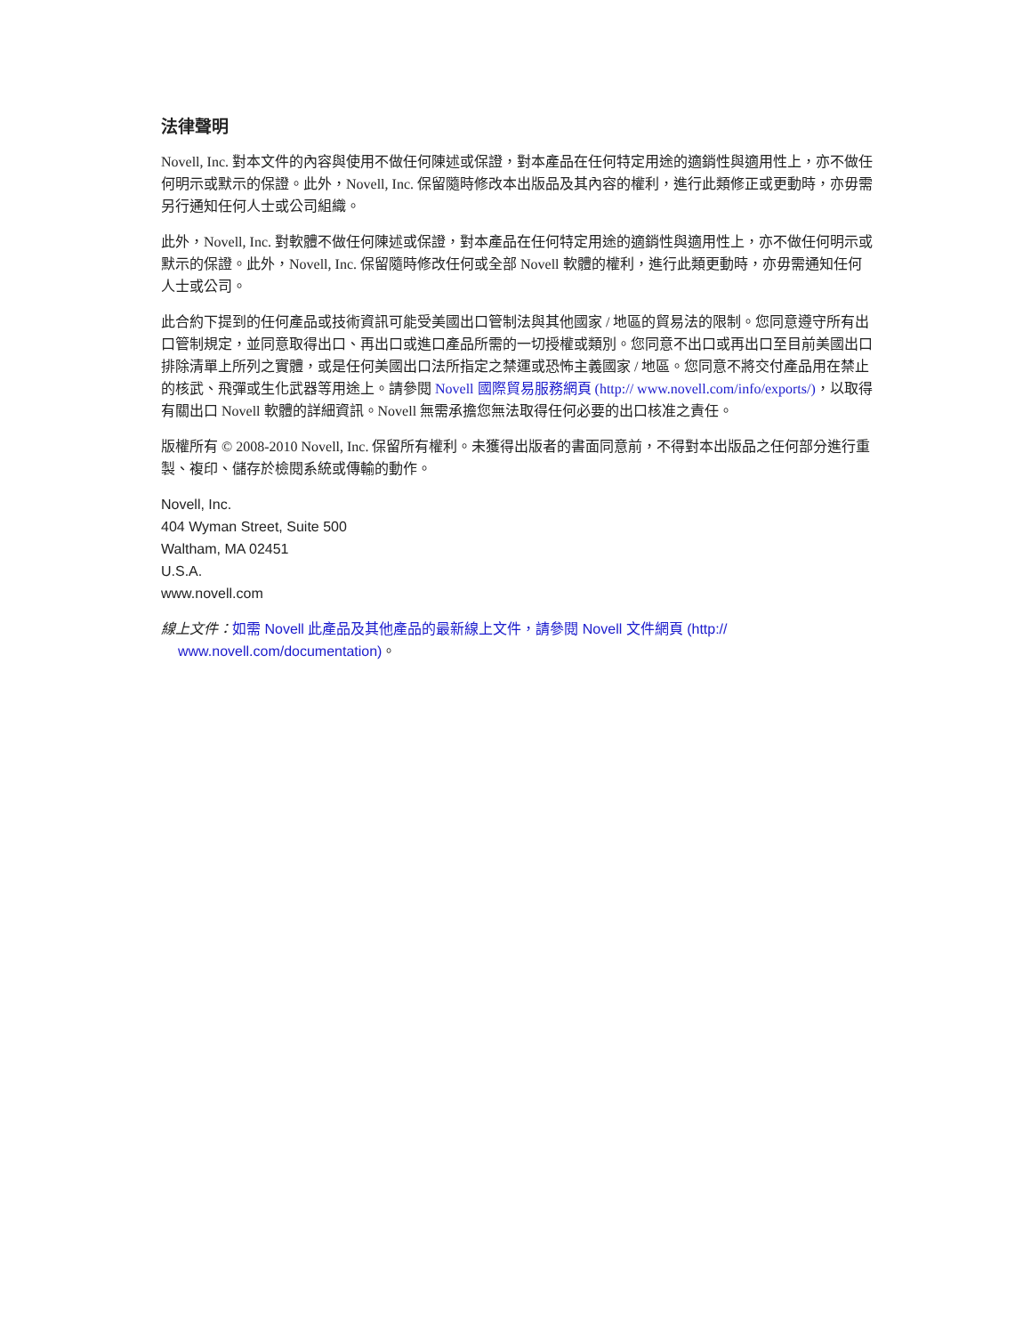法律聲明
Novell, Inc. 對本文件的內容與使用不做任何陳述或保證，對本產品在任何特定用途的適銷性與適用性上，亦不做任何明示或默示的保證。此外，Novell, Inc. 保留隨時修改本出版品及其內容的權利，進行此類修正或更動時，亦毋需另行通知任何人士或公司組織。
此外，Novell, Inc. 對軟體不做任何陳述或保證，對本產品在任何特定用途的適銷性與適用性上，亦不做任何明示或默示的保證。此外，Novell, Inc. 保留隨時修改任何或全部 Novell 軟體的權利，進行此類更動時，亦毋需通知任何人士或公司。
此合約下提到的任何產品或技術資訊可能受美國出口管制法與其他國家 / 地區的貿易法的限制。您同意遵守所有出口管制規定，並同意取得出口、再出口或進口產品所需的一切授權或類別。您同意不出口或再出口至目前美國出口排除清單上所列之實體，或是任何美國出口法所指定之禁運或恐怖主義國家 / 地區。您同意不將交付產品用在禁止的核武、飛彈或生化武器等用途上。請參閱 Novell 國際貿易服務網頁 (http:// www.novell.com/info/exports/)，以取得有關出口 Novell 軟體的詳細資訊。Novell 無需承擔您無法取得任何必要的出口核准之責任。
版權所有 © 2008-2010 Novell, Inc. 保留所有權利。未獲得出版者的書面同意前，不得對本出版品之任何部分進行重製、複印、儲存於檢閱系統或傳輸的動作。
Novell, Inc.
404 Wyman Street, Suite 500
Waltham, MA 02451
U.S.A.
www.novell.com
線上文件：如需 Novell 此產品及其他產品的最新線上文件，請參閱 Novell 文件網頁 (http:// www.novell.com/documentation)。